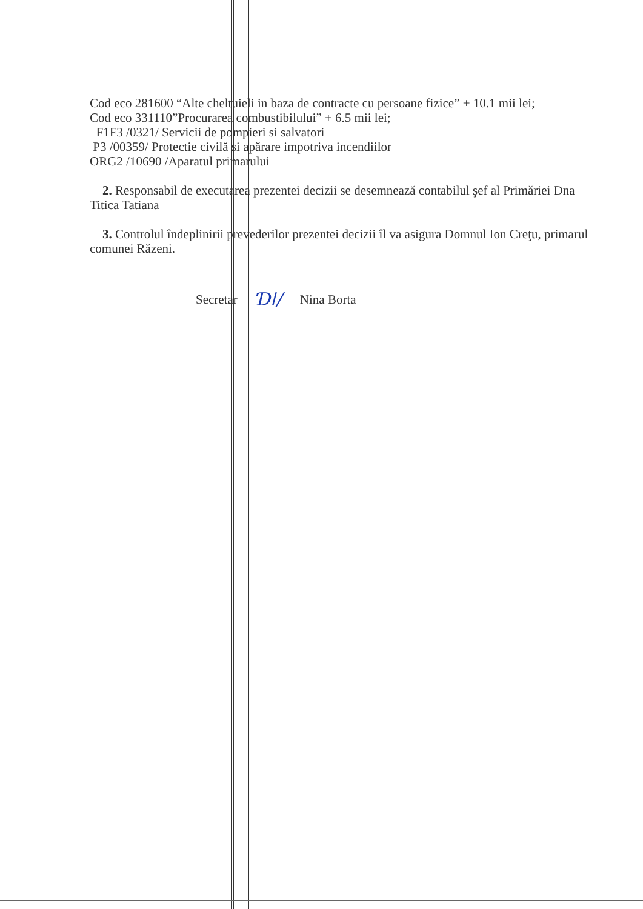Cod eco 281600 “Alte cheltuieli in baza de contracte cu persoane fizice” + 10.1 mii lei;
Cod eco 331110”Procurarea combustibilului” + 6.5 mii lei;
F1F3 /0321/ Servicii de pompieri si salvatori
P3 /00359/ Protectie civilă si apărare impotriva incendiilor
ORG2 /10690 /Aparatul primarului
2. Responsabil de executarea prezentei decizii se desemnează contabilul şef al Primăriei Dna Titica Tatiana
3. Controlul îndeplinirii prevederilor prezentei decizii îl va asigura Domnul Ion Creţu, primarul comunei Răzeni.
Secretar Ɗǀ/ Nina Borta